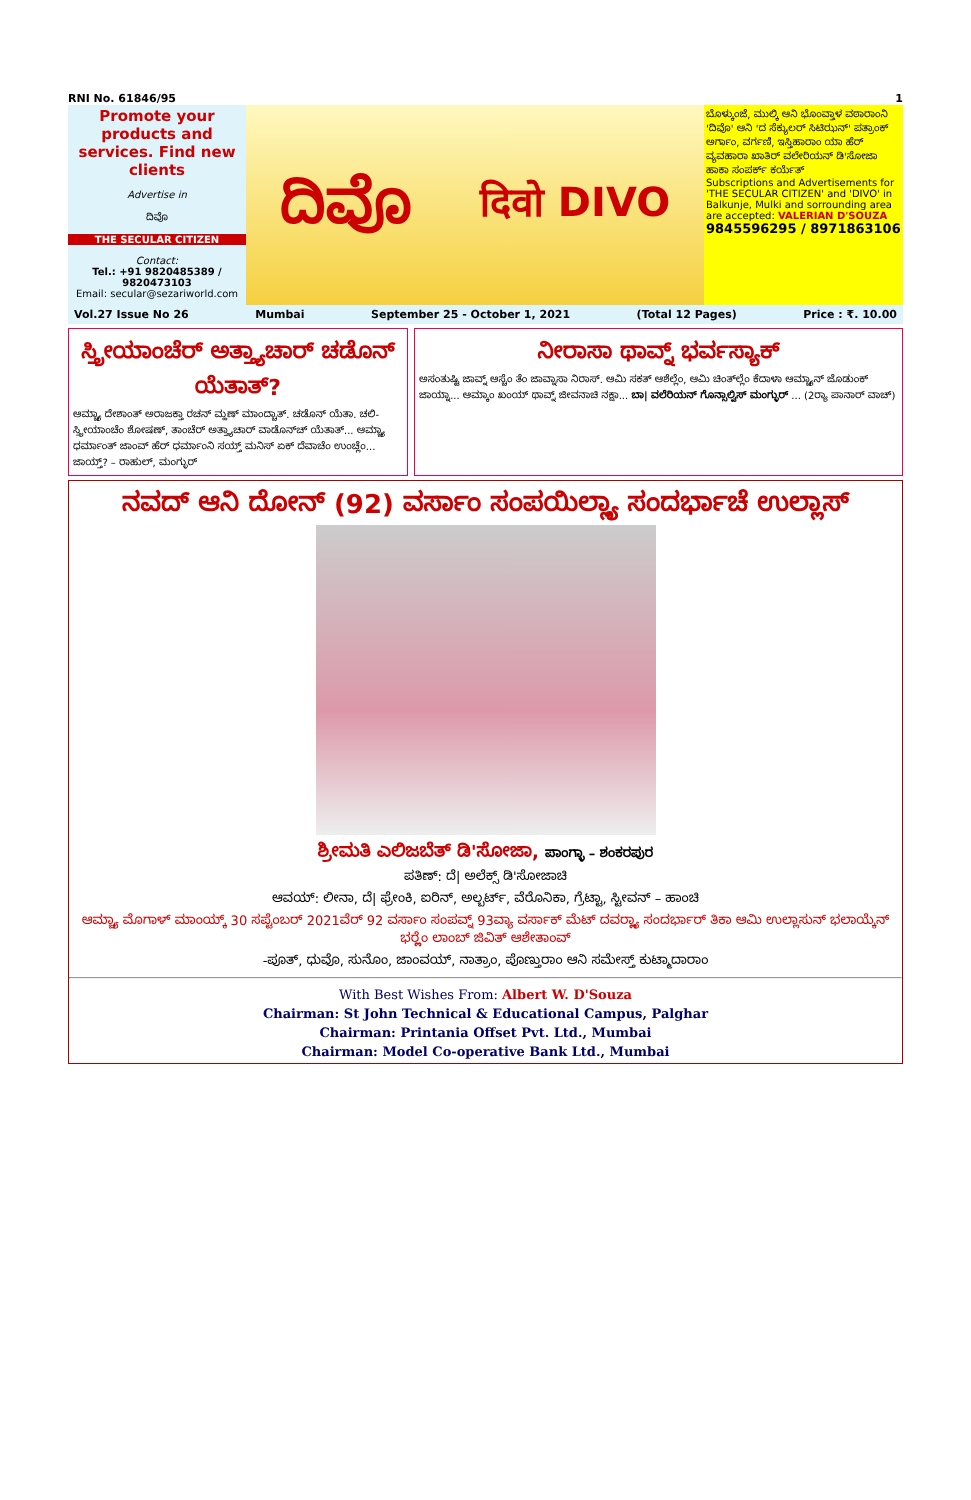RNI No. 61846/95 1
Promote your products and services. Find new clients
Advertise in
ದಿವೊ
THE SECULAR CITIZEN
Contact:
Tel.: +91 9820485389 / 9820473103
Email: secular@sezariworld.com
ದಿವೊ दिवो DIVO
ಬೊಳ್ಕುಂಜೆ, ಮುಲ್ಕಿ ಆನಿ ಭೊಂವ್ತಾಳ ವಠಾರಾಂನಿ 'ದಿವೊ' ಆನಿ 'ದ ಸೆಕ್ಯುಲರ್ ಸಿಟಿಝನ್' ಪತ್ರಾಂಕ್ ಅರ್ಗಾಂ, ವರ್ಗಣಿ, ಇಸ್ತಿಹಾರಾಂ ಯಾ ಹೆರ್ ವ್ಯವಹಾರಾ ಖಾತಿರ್ ವಲೇರಿಯನ್ ಡಿ'ಸೋಜಾ ಹಾಕಾ ಸಂಪರ್ಕ್ ಕರ್ಯೆತ್
Subscriptions and Advertisements for 'THE SECULAR CITIZEN' and 'DIVO' in Balkunje, Mulki and sorrounding area are accepted: VALERIAN D'SOUZA
9845596295 / 8971863106
Vol.27 Issue No 26 Mumbai September 25 - October 1, 2021 (Total 12 Pages) Price : ₹. 10.00
ಸ್ತ್ರೀಯಾಂಚೆರ್ ಅತ್ತ್ಯಾಚಾರ್ ಚಡೊನ್ ಯೆತಾತ್?
ಆಮ್ಚ್ಯಾ ದೇಶಾಂತ್ ಅರಾಜಕ್ತಾ ರಚನ್ ಮ್ಹಣ್ ಮಾಂದ್ಚಾತ್. ಚಡೊನ್ ಯೆತಾ. ಚಲಿ-ಸ್ತ್ರೀಯಾಂಚೆಂ ಶೋಷಣ್, ತಾಂಚೆರ್ ಅತ್ತ್ಯಾಚಾರ್ ವಾಡೊನ್‌ಚ್ ಯೆತಾತ್... ಆಮ್ಚ್ಯಾ ಧರ್ಮಾಂತ್ ಜಾಂವ್ ಹೆರ್ ಧರ್ಮಾಂನಿ ಸಯ್ತ್ ಮನಿಸ್ ಏಕ್ ದೆವಾಚೆಂ ಉಂಚ್ಲೆಂ... ಜಾಯ್ತ್? – ರಾಹುಲ್, ಮಂಗ್ಳುರ್
ನೀರಾಸಾ ಥಾವ್ನ್ ಭರ್ವಸ್ಯಾಕ್
ಅಸಂತುಷ್ಟಿ ಜಾವ್ನ್ ಆಸ್ಚೆಂ ತೆಂ ಜಾವ್ನಾಸಾ ನಿರಾಸ್. ಆಮಿ ಸಕತ್ ಆಶೆಲ್ಲೆಂ, ಆಮಿ ಚಿಂತ್‌ಲ್ಲೆಂ ಕೆದಾಳಾ ಆಮ್ಚ್ಯಾನ್ ಜೊಡುಂಕ್ ಜಾಯ್ನಾ... ಆಮ್ಕಾಂ ಖಂಯ್ ಥಾವ್ನ್ ಜೀವನಾಚಿ ನಕ್ಷಾ... ಬಾ| ವಲೆರಿಯನ್ ಗೊನ್ಸಾಲ್ವಿಸ್ ಮಂಗ್ಳುರ್ ... (2ರ್‍ಯಾ ಪಾನಾರ್ ವಾಚ್)
ನವದ್ ಆನಿ ದೋನ್ (92) ವರ್ಸಾಂ ಸಂಪಯಿಲ್ಲ್ಯಾ ಸಂದರ್ಭಾಚೆ ಉಲ್ಲಾಸ್
ಶ್ರೀಮತಿ ಎಲಿಜಬೆತ್ ಡಿ'ಸೋಜಾ, ಪಾಂಗ್ಳಾ – ಶಂಕರಪುರ
ಪತಿಣ್: ದೆ| ಅಲೆಕ್ಸ್ ಡಿ'ಸೋಜಾಚಿ
ಆವಯ್: ಲೀನಾ, ದೆ| ಫ್ರೇಂಕಿ, ಐರಿನ್, ಅಲ್ಬರ್ಟ್, ವೆರೊನಿಕಾ, ಗ್ರೆಟ್ಟಾ, ಸ್ಟೀವನ್ – ಹಾಂಚಿ
ಆಮ್ಚ್ಯಾ ಮೊಗಾಳ್ ಮಾಂಯ್ಕ್ 30 ಸಪ್ಟೆಂಬರ್ 2021ವೆರ್ 92 ವರ್ಸಾಂ ಸಂಪವ್ನ್ 93ವ್ಯಾ ವರ್ಸಾಕ್ ಮೆಟ್ ದವರ್‍ಲ್ಲ್ಯಾ ಸಂದರ್ಭಾರ್ ತಿಕಾ ಆಮಿ ಉಲ್ಲಾಸುನ್ ಭಲಾಯ್ಕೆನ್ ಭರ್‍ಲ್ಲೆಂ ಲಾಂಬ್ ಜಿವಿತ್ ಆಶೇತಾಂವ್
-ಪೂತ್, ಧುವೊ, ಸುನೊಂ, ಜಾಂವಯ್, ನಾತ್ರಾಂ, ಪೊಣ್ತುರಾಂ ಆನಿ ಸಮೇಸ್ತ್ ಕುಟ್ಮಾದಾರಾಂ
With Best Wishes From: Albert W. D'Souza
Chairman: St John Technical & Educational Campus, Palghar
Chairman: Printania Offset Pvt. Ltd., Mumbai
Chairman: Model Co-operative Bank Ltd., Mumbai